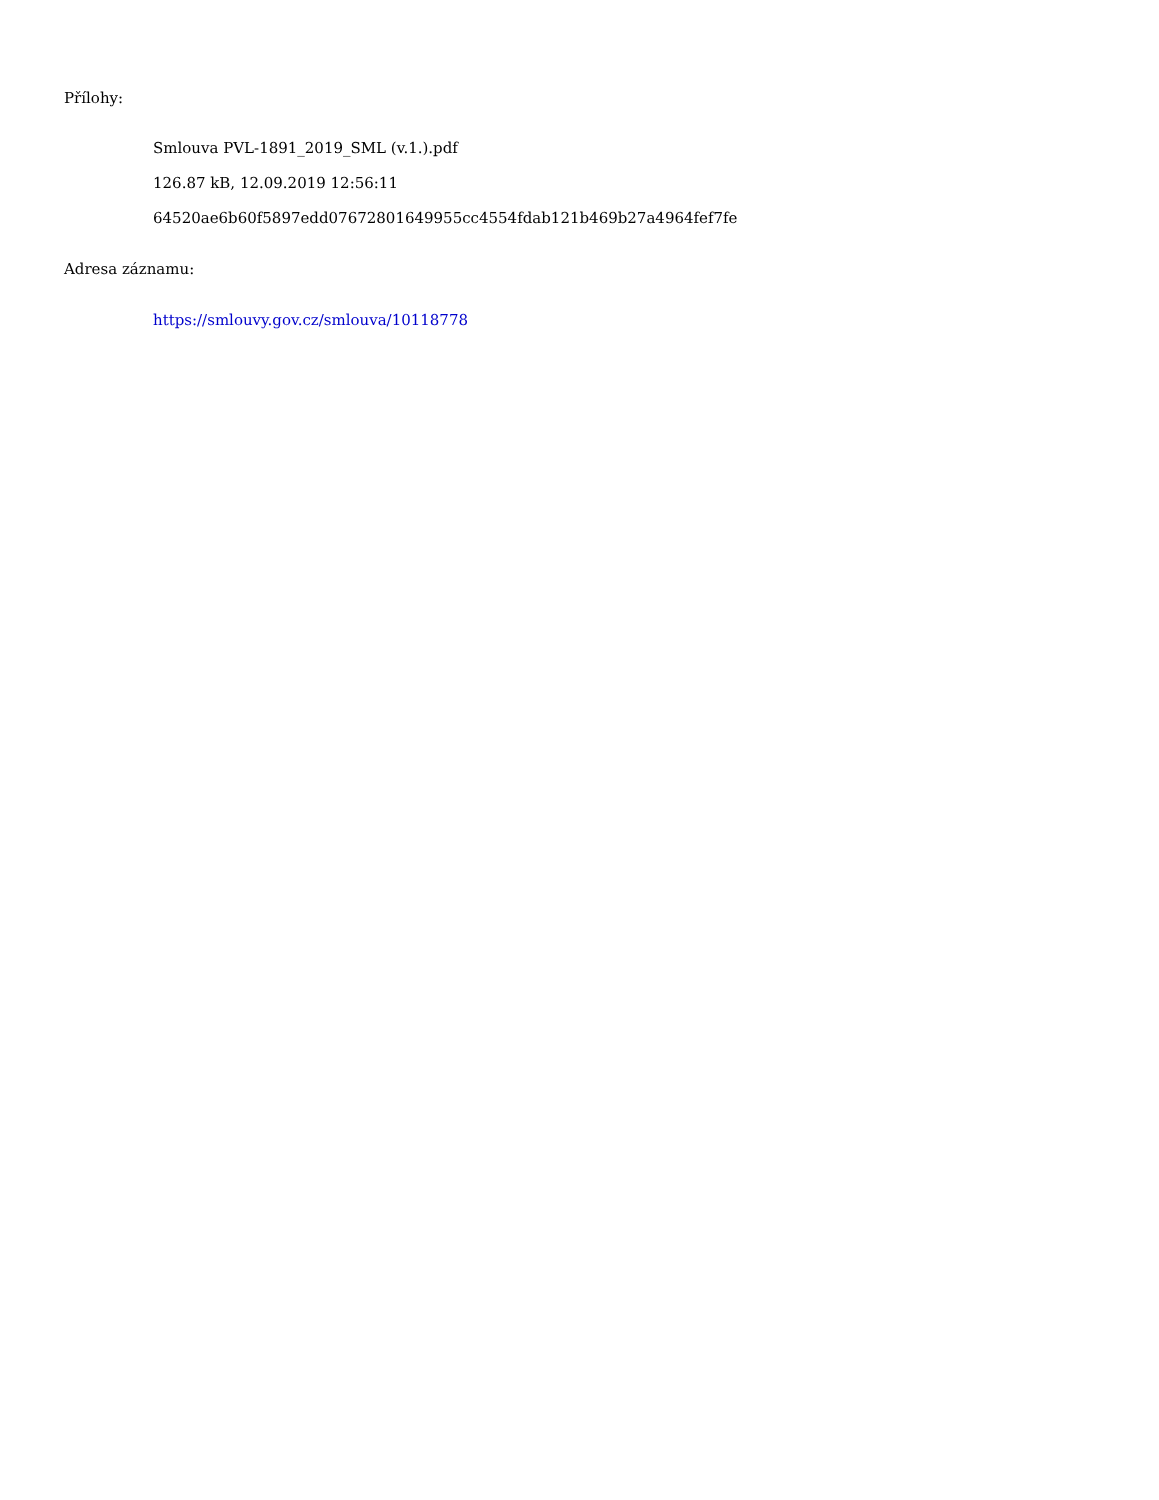Přílohy:
Smlouva PVL-1891_2019_SML (v.1.).pdf
126.87 kB, 12.09.2019 12:56:11
64520ae6b60f5897edd07672801649955cc4554fdab121b469b27a4964fef7fe
Adresa záznamu:
https://smlouvy.gov.cz/smlouva/10118778